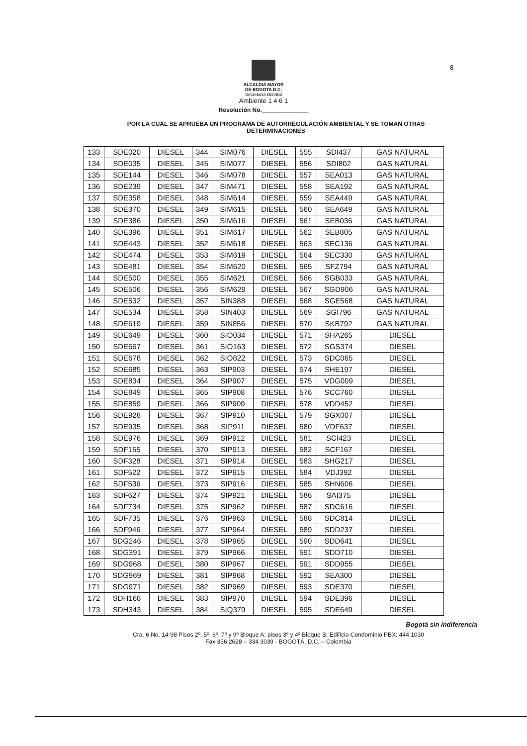8
ALCALDIA MAYOR
DE BOGOTA D.C.
Secretaría Distrital
Ambiente 1 4 6 1
Resolución No.______________
POR LA CUAL SE APRUEBA UN PROGRAMA DE AUTORREGULACIÓN AMBIENTAL Y SE TOMAN OTRAS DETERMINACIONES
| 133 | SDE020 | DIESEL | 344 | SIM076 | DIESEL | 555 | SDI437 | GAS NATURAL |
| 134 | SDE035 | DIESEL | 345 | SIM077 | DIESEL | 556 | SDI802 | GAS NATURAL |
| 135 | SDE144 | DIESEL | 346 | SIM078 | DIESEL | 557 | SEA013 | GAS NATURAL |
| 136 | SDE239 | DIESEL | 347 | SIM471 | DIESEL | 558 | SEA192 | GAS NATURAL |
| 137 | SDE358 | DIESEL | 348 | SIM614 | DIESEL | 559 | SEA449 | GAS NATURAL |
| 138 | SDE370 | DIESEL | 349 | SIM615 | DIESEL | 560 | SEA649 | GAS NATURAL |
| 139 | SDE386 | DIESEL | 350 | SIM616 | DIESEL | 561 | SEB036 | GAS NATURAL |
| 140 | SDE396 | DIESEL | 351 | SIM617 | DIESEL | 562 | SEB805 | GAS NATURAL |
| 141 | SDE443 | DIESEL | 352 | SIM618 | DIESEL | 563 | SEC136 | GAS NATURAL |
| 142 | SDE474 | DIESEL | 353 | SIM619 | DIESEL | 564 | SEC330 | GAS NATURAL |
| 143 | SDE481 | DIESEL | 354 | SIM620 | DIESEL | 565 | SFZ794 | GAS NATURAL |
| 144 | SDE500 | DIESEL | 355 | SIM621 | DIESEL | 566 | SGB033 | GAS NATURAL |
| 145 | SDE506 | DIESEL | 356 | SIM629 | DIESEL | 567 | SGD906 | GAS NATURAL |
| 146 | SDE532 | DIESEL | 357 | SIN388 | DIESEL | 568 | SGE568 | GAS NATURAL |
| 147 | SDE534 | DIESEL | 358 | SIN403 | DIESEL | 569 | SGI796 | GAS NATURAL |
| 148 | SDE619 | DIESEL | 359 | SIN856 | DIESEL | 570 | SKB792 | GAS NATURAL |
| 149 | SDE649 | DIESEL | 360 | SIO034 | DIESEL | 571 | SHA265 | DIESEL |
| 150 | SDE667 | DIESEL | 361 | SIO163 | DIESEL | 572 | SGS374 | DIESEL |
| 151 | SDE678 | DIESEL | 362 | SIO822 | DIESEL | 573 | SDC065 | DIESEL |
| 152 | SDE685 | DIESEL | 363 | SIP903 | DIESEL | 574 | SHE197 | DIESEL |
| 153 | SDE834 | DIESEL | 364 | SIP907 | DIESEL | 575 | VDG009 | DIESEL |
| 154 | SDE849 | DIESEL | 365 | SIP908 | DIESEL | 576 | SCC760 | DIESEL |
| 155 | SDE859 | DIESEL | 366 | SIP909 | DIESEL | 578 | VDD452 | DIESEL |
| 156 | SDE928 | DIESEL | 367 | SIP910 | DIESEL | 579 | SGX007 | DIESEL |
| 157 | SDE935 | DIESEL | 368 | SIP911 | DIESEL | 580 | VDF637 | DIESEL |
| 158 | SDE976 | DIESEL | 369 | SIP912 | DIESEL | 581 | SCI423 | DIESEL |
| 159 | SDF155 | DIESEL | 370 | SIP913 | DIESEL | 582 | SCF167 | DIESEL |
| 160 | SDF328 | DIESEL | 371 | SIP914 | DIESEL | 583 | SHG217 | DIESEL |
| 161 | SDF522 | DIESEL | 372 | SIP915 | DIESEL | 584 | VDJ392 | DIESEL |
| 162 | SDF536 | DIESEL | 373 | SIP916 | DIESEL | 585 | SHN606 | DIESEL |
| 163 | SDF627 | DIESEL | 374 | SIP921 | DIESEL | 586 | SAI375 | DIESEL |
| 164 | SDF734 | DIESEL | 375 | SIP962 | DIESEL | 587 | SDC616 | DIESEL |
| 165 | SDF735 | DIESEL | 376 | SIP963 | DIESEL | 588 | SDC814 | DIESEL |
| 166 | SDF946 | DIESEL | 377 | SIP964 | DIESEL | 589 | SDD237 | DIESEL |
| 167 | SDG246 | DIESEL | 378 | SIP965 | DIESEL | 590 | SDD641 | DIESEL |
| 168 | SDG391 | DIESEL | 379 | SIP966 | DIESEL | 591 | SDD710 | DIESEL |
| 169 | SDG968 | DIESEL | 380 | SIP967 | DIESEL | 591 | SDD955 | DIESEL |
| 170 | SDG969 | DIESEL | 381 | SIP968 | DIESEL | 592 | SEA300 | DIESEL |
| 171 | SDG971 | DIESEL | 382 | SIP969 | DIESEL | 593 | SDE370 | DIESEL |
| 172 | SDH168 | DIESEL | 383 | SIP970 | DIESEL | 594 | SDE396 | DIESEL |
| 173 | SDH343 | DIESEL | 384 | SIQ379 | DIESEL | 595 | SDE649 | DIESEL |
Bogotá sin indiferencia
Cra. 6 No. 14-98 Pisos 2º, 5º, 6º, 7º y 9º Bloque A; pisos 3º y 4º Bloque B; Edificio Condominio PBX: 444 1030
Fax 336 2628 – 334 3039 - BOGOTÁ, D.C. – Colombia